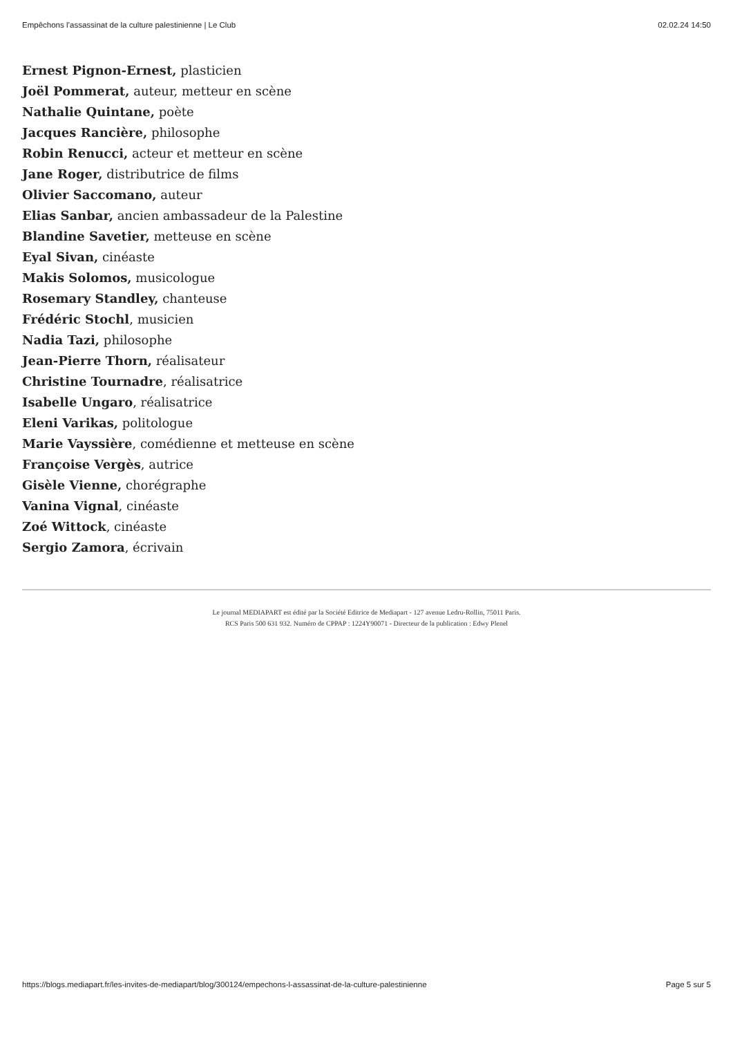Empêchons l’assassinat de la culture palestinienne | Le Club 02.02.24 14:50
Ernest Pignon-Ernest, plasticien
Joël Pommerat, auteur, metteur en scène
Nathalie Quintane, poète
Jacques Rancière, philosophe
Robin Renucci, acteur et metteur en scène
Jane Roger, distributrice de films
Olivier Saccomano, auteur
Elias Sanbar, ancien ambassadeur de la Palestine
Blandine Savetier, metteuse en scène
Eyal Sivan, cinéaste
Makis Solomos, musicologue
Rosemary Standley, chanteuse
Frédéric Stochl, musicien
Nadia Tazi, philosophe
Jean-Pierre Thorn, réalisateur
Christine Tournadre, réalisatrice
Isabelle Ungaro, réalisatrice
Eleni Varikas, politologue
Marie Vayssière, comédienne et metteuse en scène
Françoise Vergès, autrice
Gisèle Vienne, chorégraphe
Vanina Vignal, cinéaste
Zoé Wittock, cinéaste
Sergio Zamora, écrivain
Le journal MEDIAPART est édité par la Société Editrice de Mediapart - 127 avenue Ledru-Rollin, 75011 Paris.
RCS Paris 500 631 932. Numéro de CPPAP : 1224Y90071 - Directeur de la publication : Edwy Plenel
https://blogs.mediapart.fr/les-invites-de-mediapart/blog/300124/empechons-l-assassinat-de-la-culture-palestinienne Page 5 sur 5